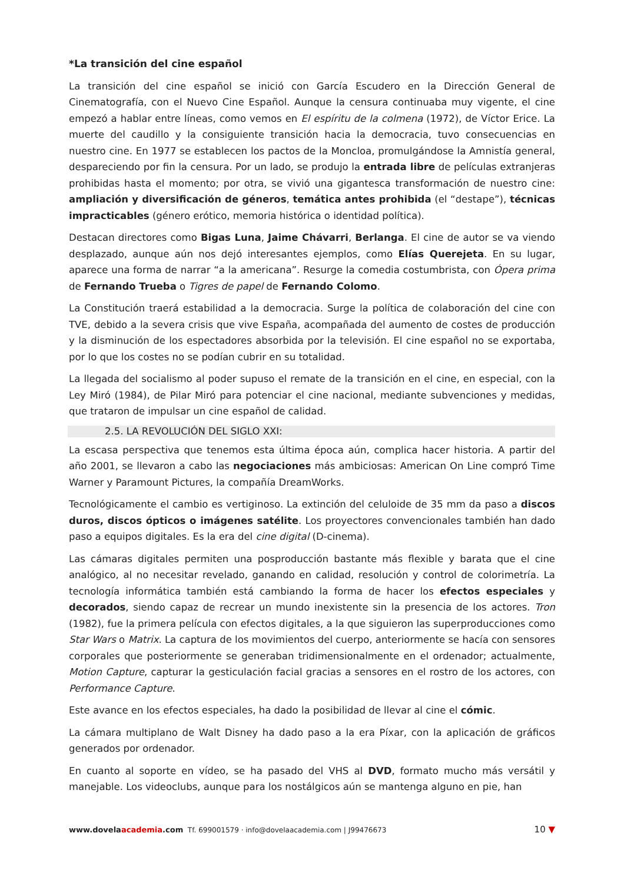*La transición del cine español
La transición del cine español se inició con García Escudero en la Dirección General de Cinematografía, con el Nuevo Cine Español. Aunque la censura continuaba muy vigente, el cine empezó a hablar entre líneas, como vemos en El espíritu de la colmena (1972), de Víctor Erice. La muerte del caudillo y la consiguiente transición hacia la democracia, tuvo consecuencias en nuestro cine. En 1977 se establecen los pactos de la Moncloa, promulgándose la Amnistía general, despareciendo por fin la censura. Por un lado, se produjo la entrada libre de películas extranjeras prohibidas hasta el momento; por otra, se vivió una gigantesca transformación de nuestro cine: ampliación y diversificación de géneros, temática antes prohibida (el “destape”), técnicas impracticables (género erótico, memoria histórica o identidad política).
Destacan directores como Bigas Luna, Jaime Chávarri, Berlanga. El cine de autor se va viendo desplazado, aunque aún nos dejó interesantes ejemplos, como Elías Querejeta. En su lugar, aparece una forma de narrar “a la americana”. Resurge la comedia costumbrista, con Ópera prima de Fernando Trueba o Tigres de papel de Fernando Colomo.
La Constitución traerá estabilidad a la democracia. Surge la política de colaboración del cine con TVE, debido a la severa crisis que vive España, acompañada del aumento de costes de producción y la disminución de los espectadores absorbida por la televisión. El cine español no se exportaba, por lo que los costes no se podían cubrir en su totalidad.
La llegada del socialismo al poder supuso el remate de la transición en el cine, en especial, con la Ley Miró (1984), de Pilar Miró para potenciar el cine nacional, mediante subvenciones y medidas, que trataron de impulsar un cine español de calidad.
2.5. LA REVOLUCIÓN DEL SIGLO XXI:
La escasa perspectiva que tenemos esta última época aún, complica hacer historia. A partir del año 2001, se llevaron a cabo las negociaciones más ambiciosas: American On Line compró Time Warner y Paramount Pictures, la compañía DreamWorks.
Tecnológicamente el cambio es vertiginoso. La extinción del celuloide de 35 mm da paso a discos duros, discos ópticos o imágenes satélite. Los proyectores convencionales también han dado paso a equipos digitales. Es la era del cine digital (D-cinema).
Las cámaras digitales permiten una posproducción bastante más flexible y barata que el cine analógico, al no necesitar revelado, ganando en calidad, resolución y control de colorimetría. La tecnología informática también está cambiando la forma de hacer los efectos especiales y decorados, siendo capaz de recrear un mundo inexistente sin la presencia de los actores. Tron (1982), fue la primera película con efectos digitales, a la que siguieron las superproducciones como Star Wars o Matrix. La captura de los movimientos del cuerpo, anteriormente se hacía con sensores corporales que posteriormente se generaban tridimensionalmente en el ordenador; actualmente, Motion Capture, capturar la gesticulación facial gracias a sensores en el rostro de los actores, con Performance Capture.
Este avance en los efectos especiales, ha dado la posibilidad de llevar al cine el cómic.
La cámara multiplano de Walt Disney ha dado paso a la era Píxar, con la aplicación de gráficos generados por ordenador.
En cuanto al soporte en vídeo, se ha pasado del VHS al DVD, formato mucho más versátil y manejable. Los videoclubs, aunque para los nostálgicos aún se mantenga alguno en pie, han
www.dovelaacademia.com Tf. 699001579 · info@dovelaacademia.com | J99476673 10 ▼